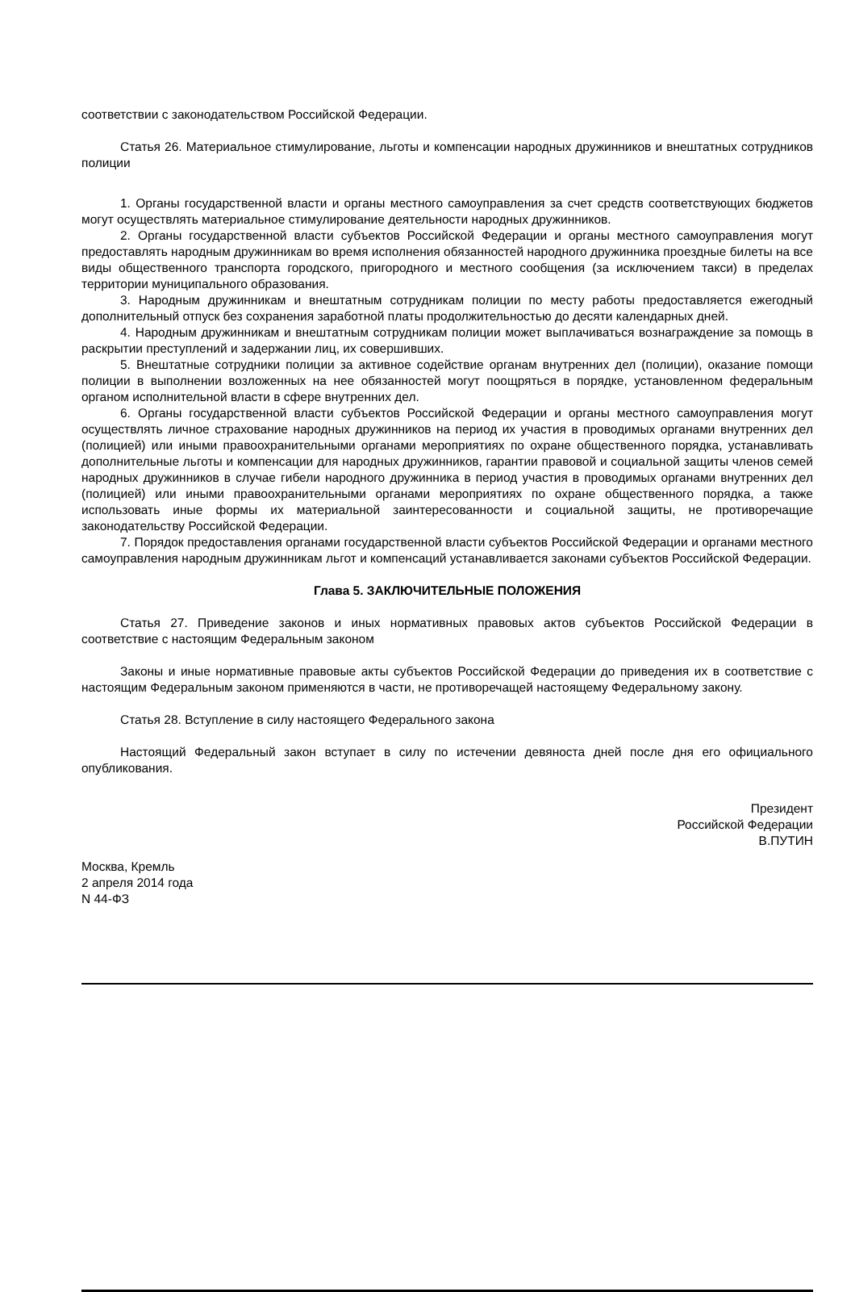соответствии с законодательством Российской Федерации.
Статья 26. Материальное стимулирование, льготы и компенсации народных дружинников и внештатных сотрудников полиции
1. Органы государственной власти и органы местного самоуправления за счет средств соответствующих бюджетов могут осуществлять материальное стимулирование деятельности народных дружинников.
2. Органы государственной власти субъектов Российской Федерации и органы местного самоуправления могут предоставлять народным дружинникам во время исполнения обязанностей народного дружинника проездные билеты на все виды общественного транспорта городского, пригородного и местного сообщения (за исключением такси) в пределах территории муниципального образования.
3. Народным дружинникам и внештатным сотрудникам полиции по месту работы предоставляется ежегодный дополнительный отпуск без сохранения заработной платы продолжительностью до десяти календарных дней.
4. Народным дружинникам и внештатным сотрудникам полиции может выплачиваться вознаграждение за помощь в раскрытии преступлений и задержании лиц, их совершивших.
5. Внештатные сотрудники полиции за активное содействие органам внутренних дел (полиции), оказание помощи полиции в выполнении возложенных на нее обязанностей могут поощряться в порядке, установленном федеральным органом исполнительной власти в сфере внутренних дел.
6. Органы государственной власти субъектов Российской Федерации и органы местного самоуправления могут осуществлять личное страхование народных дружинников на период их участия в проводимых органами внутренних дел (полицией) или иными правоохранительными органами мероприятиях по охране общественного порядка, устанавливать дополнительные льготы и компенсации для народных дружинников, гарантии правовой и социальной защиты членов семей народных дружинников в случае гибели народного дружинника в период участия в проводимых органами внутренних дел (полицией) или иными правоохранительными органами мероприятиях по охране общественного порядка, а также использовать иные формы их материальной заинтересованности и социальной защиты, не противоречащие законодательству Российской Федерации.
7. Порядок предоставления органами государственной власти субъектов Российской Федерации и органами местного самоуправления народным дружинникам льгот и компенсаций устанавливается законами субъектов Российской Федерации.
Глава 5. ЗАКЛЮЧИТЕЛЬНЫЕ ПОЛОЖЕНИЯ
Статья 27. Приведение законов и иных нормативных правовых актов субъектов Российской Федерации в соответствие с настоящим Федеральным законом
Законы и иные нормативные правовые акты субъектов Российской Федерации до приведения их в соответствие с настоящим Федеральным законом применяются в части, не противоречащей настоящему Федеральному закону.
Статья 28. Вступление в силу настоящего Федерального закона
Настоящий Федеральный закон вступает в силу по истечении девяноста дней после дня его официального опубликования.
Президент
Российской Федерации
В.ПУТИН
Москва, Кремль
2 апреля 2014 года
N 44-ФЗ